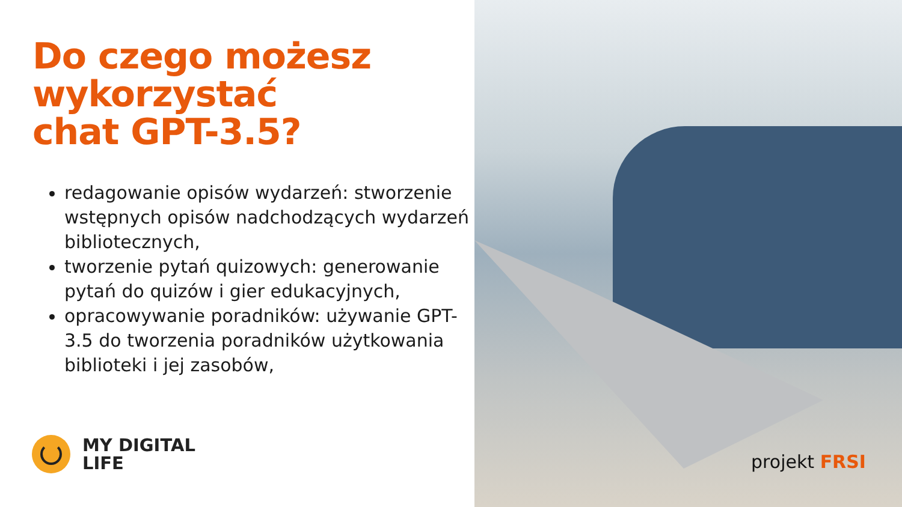Do czego możesz
wykorzystać
chat GPT-3.5?
redagowanie opisów wydarzeń: stworzenie wstępnych opisów nadchodzących wydarzeń bibliotecznych,
tworzenie pytań quizowych: generowanie pytań do quizów i gier edukacyjnych,
opracowywanie poradników: używanie GPT-3.5 do tworzenia poradników użytkowania biblioteki i jej zasobów,
MY DIGITAL
LIFE
projekt FRSI